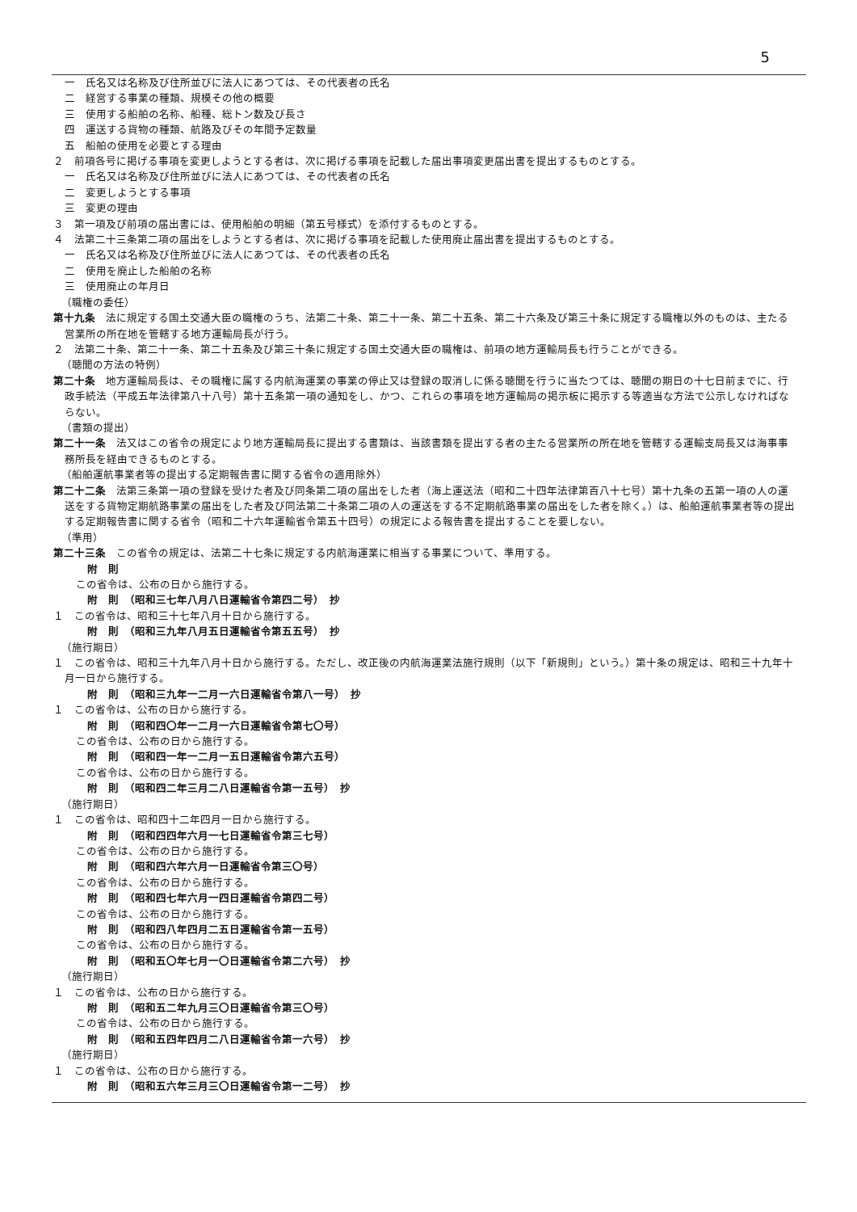5
一　氏名又は名称及び住所並びに法人にあつては、その代表者の氏名
二　経営する事業の種類、規模その他の概要
三　使用する船舶の名称、船種、総トン数及び長さ
四　運送する貨物の種類、航路及びその年間予定数量
五　船舶の使用を必要とする理由
２　前項各号に掲げる事項を変更しようとする者は、次に掲げる事項を記載した届出事項変更届出書を提出するものとする。
一　氏名又は名称及び住所並びに法人にあつては、その代表者の氏名
二　変更しようとする事項
三　変更の理由
３　第一項及び前項の届出書には、使用船舶の明細（第五号様式）を添付するものとする。
４　法第二十三条第二項の届出をしようとする者は、次に掲げる事項を記載した使用廃止届出書を提出するものとする。
一　氏名又は名称及び住所並びに法人にあつては、その代表者の氏名
二　使用を廃止した船舶の名称
三　使用廃止の年月日
（職権の委任）
第十九条　法に規定する国土交通大臣の職権のうち、法第二十条、第二十一条、第二十五条、第二十六条及び第三十条に規定する職権以外のものは、主たる営業所の所在地を管轄する地方運輸局長が行う。
２　法第二十条、第二十一条、第二十五条及び第三十条に規定する国土交通大臣の職権は、前項の地方運輸局長も行うことができる。
（聴聞の方法の特例）
第二十条　地方運輸局長は、その職権に属する内航海運業の事業の停止又は登録の取消しに係る聴聞を行うに当たつては、聴聞の期日の十七日前までに、行政手続法（平成五年法律第八十八号）第十五条第一項の通知をし、かつ、これらの事項を地方運輸局の掲示板に掲示する等適当な方法で公示しなければならない。
（書類の提出）
第二十一条　法又はこの省令の規定により地方運輸局長に提出する書類は、当該書類を提出する者の主たる営業所の所在地を管轄する運輸支局長又は海事事務所長を経由できるものとする。
（船舶運航事業者等の提出する定期報告書に関する省令の適用除外）
第二十二条　法第三条第一項の登録を受けた者及び同条第二項の届出をした者（海上運送法（昭和二十四年法律第百八十七号）第十九条の五第一項の人の運送をする貨物定期航路事業の届出をした者及び同法第二十条第二項の人の運送をする不定期航路事業の届出をした者を除く。）は、船舶運航事業者等の提出する定期報告書に関する省令（昭和二十六年運輸省令第五十四号）の規定による報告書を提出することを要しない。
（準用）
第二十三条　この省令の規定は、法第二十七条に規定する内航海運業に相当する事業について、準用する。
附　則
この省令は、公布の日から施行する。
附　則　（昭和三七年八月八日運輸省令第四二号）　抄
１　この省令は、昭和三十七年八月十日から施行する。
附　則　（昭和三九年八月五日運輸省令第五五号）　抄
（施行期日）
１　この省令は、昭和三十九年八月十日から施行する。ただし、改正後の内航海運業法施行規則（以下「新規則」という。）第十条の規定は、昭和三十九年十月一日から施行する。
附　則　（昭和三九年一二月一六日運輸省令第八一号）　抄
１　この省令は、公布の日から施行する。
附　則　（昭和四〇年一二月一六日運輸省令第七〇号）
この省令は、公布の日から施行する。
附　則　（昭和四一年一二月一五日運輸省令第六五号）
この省令は、公布の日から施行する。
附　則　（昭和四二年三月二八日運輸省令第一五号）　抄
（施行期日）
１　この省令は、昭和四十二年四月一日から施行する。
附　則　（昭和四四年六月一七日運輸省令第三七号）
この省令は、公布の日から施行する。
附　則　（昭和四六年六月一日運輸省令第三〇号）
この省令は、公布の日から施行する。
附　則　（昭和四七年六月一四日運輸省令第四二号）
この省令は、公布の日から施行する。
附　則　（昭和四八年四月二五日運輸省令第一五号）
この省令は、公布の日から施行する。
附　則　（昭和五〇年七月一〇日運輸省令第二六号）　抄
（施行期日）
１　この省令は、公布の日から施行する。
附　則　（昭和五二年九月三〇日運輸省令第三〇号）
この省令は、公布の日から施行する。
附　則　（昭和五四年四月二八日運輸省令第一六号）　抄
（施行期日）
１　この省令は、公布の日から施行する。
附　則　（昭和五六年三月三〇日運輸省令第一二号）　抄